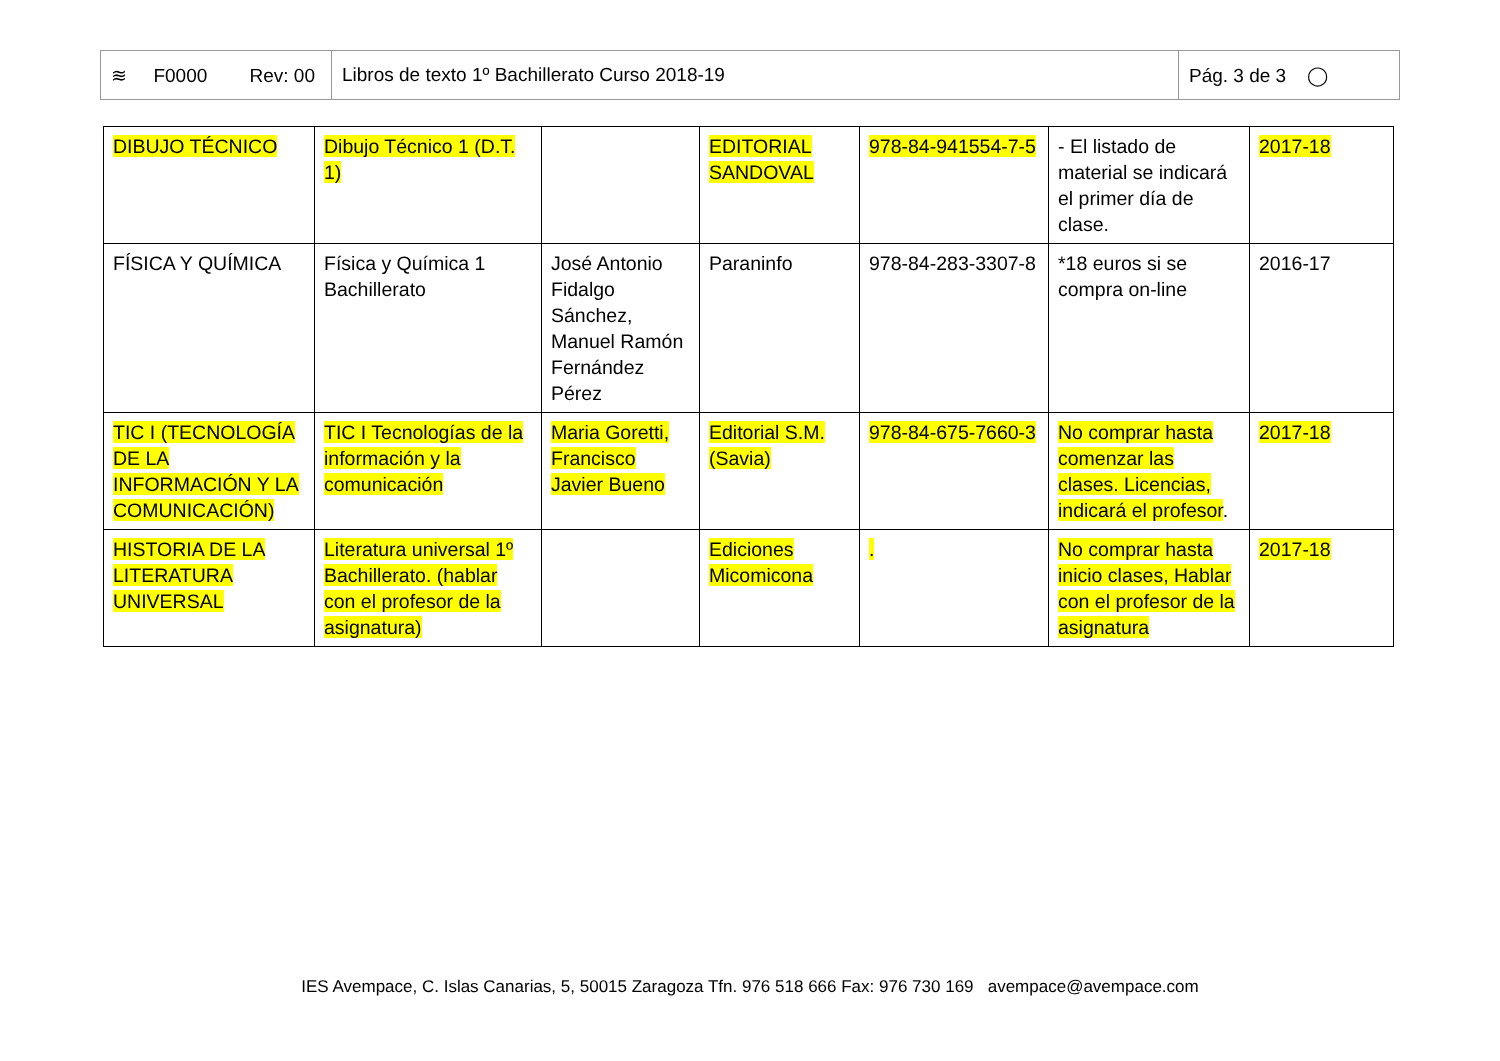| ≋ F0000 Rev: 00 | Libros de texto 1º Bachillerato Curso 2018-19 | Pág. 3 de 3 ◯ |
| DIBUJO TÉCNICO | Dibujo Técnico 1 (D.T. 1) | | EDITORIAL SANDOVAL | 978-84-941554-7-5 | - El listado de material se indicará el primer día de clase. | 2017-18 |
| FÍSICA Y QUÍMICA | Física y Química 1 Bachillerato | José Antonio Fidalgo Sánchez, Manuel Ramón Fernández Pérez | Paraninfo | 978-84-283-3307-8 | *18 euros si se compra on-line | 2016-17 |
| TIC I (TECNOLOGÍA DE LA INFORMACIÓN Y LA COMUNICACIÓN) | TIC I Tecnologías de la información y la comunicación | Maria Goretti, Francisco Javier Bueno | Editorial S.M. (Savia) | 978-84-675-7660-3 | No comprar hasta comenzar las clases. Licencias, indicará el profesor . | 2017-18 |
| HISTORIA DE LA LITERATURA UNIVERSAL | Literatura universal 1º Bachillerato. (hablar con el profesor de la asignatura) | | Ediciones Micomicona | . | No comprar hasta inicio clases, Hablar con el profesor de la asignatura | 2017-18 |
IES Avempace, C. Islas Canarias, 5, 50015 Zaragoza Tfn. 976 518 666 Fax: 976 730 169 avempace@avempace.com